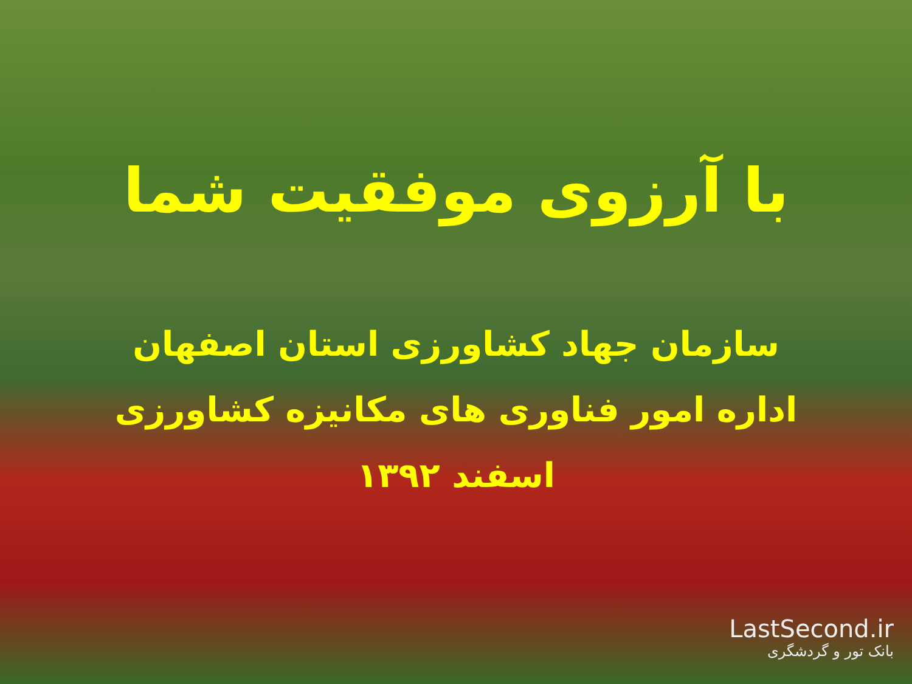با آرزوی موفقیت شما
سازمان جهاد کشاورزی استان اصفهان
اداره امور فناوری های مکانیزه کشاورزی
اسفند ۱۳۹۲
LastSecond.ir
بانک تور و گردشگری